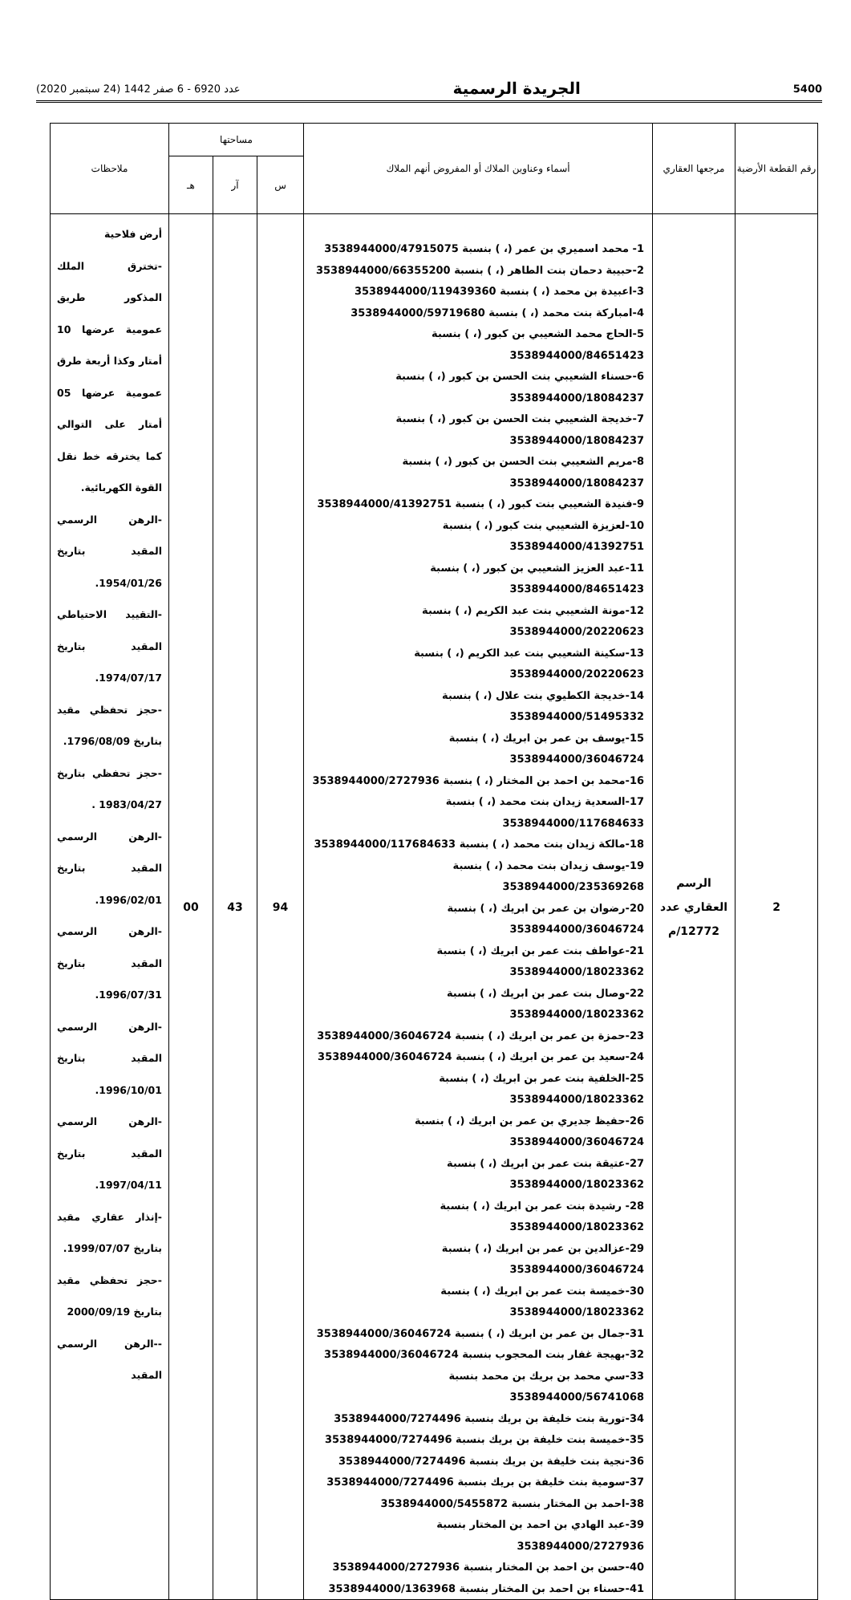عدد 6920 - 6 صفر 1442 (24 سبتمبر 2020) الجريدة الرسمية 5400
| رقم القطعة الأرضية | مرجعها العقاري | أسماء وعناوين الملاك أو المفروض أنهم الملاك | مساحتها | | | ملاحظات |
| --- | --- | --- | --- | --- | --- | --- |
| | | | س | آر | هـ | |
| 2 | الرسم العقاري عدد 12772/م | 1- محمد اسميري بن عمر (، ) بنسبة 3538944000/47915075 2-حبيبة دحمان بنت الطاهر (، ) بنسبة 3538944000/66355200 3-اعبيدة بن محمد (، ) بنسبة 3538944000/119439360 4-امباركة بنت محمد (، ) بنسبة 3538944000/59719680 5-الحاج محمد الشعيبي بن كبور (، ) بنسبة 3538944000/84651423 6-حسناء الشعيبي بنت الحسن بن كبور (، ) بنسبة 3538944000/18084237 7-خديجة الشعيبي بنت الحسن بن كبور (، ) بنسبة 3538944000/18084237 8-مريم الشعيبي بنت الحسن بن كبور (، ) بنسبة 3538944000/18084237 9-فنيدة الشعيبي بنت كبور (، ) بنسبة 3538944000/41392751 10-لعزيزة الشعيبي بنت كبور (، ) بنسبة 3538944000/41392751 11-عبد العزيز الشعيبي بن كبور (، ) بنسبة 3538944000/84651423 12-مونة الشعيبي بنت عبد الكريم (، ) بنسبة 3538944000/20220623 13-سكينة الشعيبي بنت عبد الكريم (، ) بنسبة 3538944000/20220623 14-خديجة الكطيوي بنت علال (، ) بنسبة 3538944000/51495332 15-يوسف بن عمر بن ابريك (، ) بنسبة 3538944000/36046724 16-محمد بن احمد بن المختار (، ) بنسبة 3538944000/2727936 17-السعدية زيدان بنت محمد (، ) بنسبة 3538944000/117684633 18-مالكة زيدان بنت محمد (، ) بنسبة 3538944000/117684633 19-يوسف زيدان بنت محمد (، ) بنسبة 3538944000/235369268 20-رضوان بن عمر بن ابريك (، ) بنسبة 3538944000/36046724 21-عواطف بنت عمر بن ابريك (، ) بنسبة 3538944000/18023362 22-وصال بنت عمر بن ابريك (، ) بنسبة 3538944000/18023362 23-حمزة بن عمر بن ابريك (، ) بنسبة 3538944000/36046724 24-سعيد بن عمر بن ابريك (، ) بنسبة 3538944000/36046724 25-الخلفية بنت عمر بن ابريك (، ) بنسبة 3538944000/18023362 26-حفيظ جديري بن عمر بن ابريك (، ) بنسبة 3538944000/36046724 27-عتيقة بنت عمر بن ابريك (، ) بنسبة 3538944000/18023362 28- رشيدة بنت عمر بن ابريك (، ) بنسبة 3538944000/18023362 29-عزالدين بن عمر بن ابريك (، ) بنسبة 3538944000/36046724 30-خميسة بنت عمر بن ابريك (، ) بنسبة 3538944000/18023362 31-جمال بن عمر بن ابريك (، ) بنسبة 3538944000/36046724 32-بهيجة غفار بنت المحجوب بنسبة 3538944000/36046724 33-سي محمد بن بريك بن محمد بنسبة 3538944000/56741068 34-تورية بنت خليفة بن بريك بنسبة 3538944000/7274496 35-خميسة بنت خليفة بن بريك بنسبة 3538944000/7274496 36-نجية بنت خليفة بن بريك بنسبة 3538944000/7274496 37-سومية بنت خليفة بن بريك بنسبة 3538944000/7274496 38-احمد بن المختار بنسبة 3538944000/5455872 39-عبد الهادي بن احمد بن المختار بنسبة 3538944000/2727936 40-حسن بن احمد بن المختار بنسبة 3538944000/2727936 41-حسناء بن احمد بن المختار بنسبة 3538944000/1363968 | 94 | 43 | 00 | أرض فلاحية -تخترق الملك المذكور طريق عمومية عرضها 10 أمتار وكذا أربعة طرق عمومية عرضها 05 أمتار على التوالي كما يخترقه خط نقل القوة الكهربائية. -الرهن الرسمي المقيد بتاريخ 1954/01/26. -التقييد الاحتياطي المقيد بتاريخ 1974/07/17. -حجز تحفظي مقيد بتاريخ 1796/08/09. -حجز تحفظي بتاريخ 1983/04/27 . -الرهن الرسمي المقيد بتاريخ 1996/02/01. -الرهن الرسمي المقيد بتاريخ 1996/07/31. -الرهن الرسمي المقيد بتاريخ 1996/10/01. -الرهن الرسمي المقيد بتاريخ 1997/04/11. -إنذار عقاري مقيد بتاريخ 1999/07/07. -حجز تحفظي مقيد بتاريخ 2000/09/19 --الرهن الرسمي المقيد |